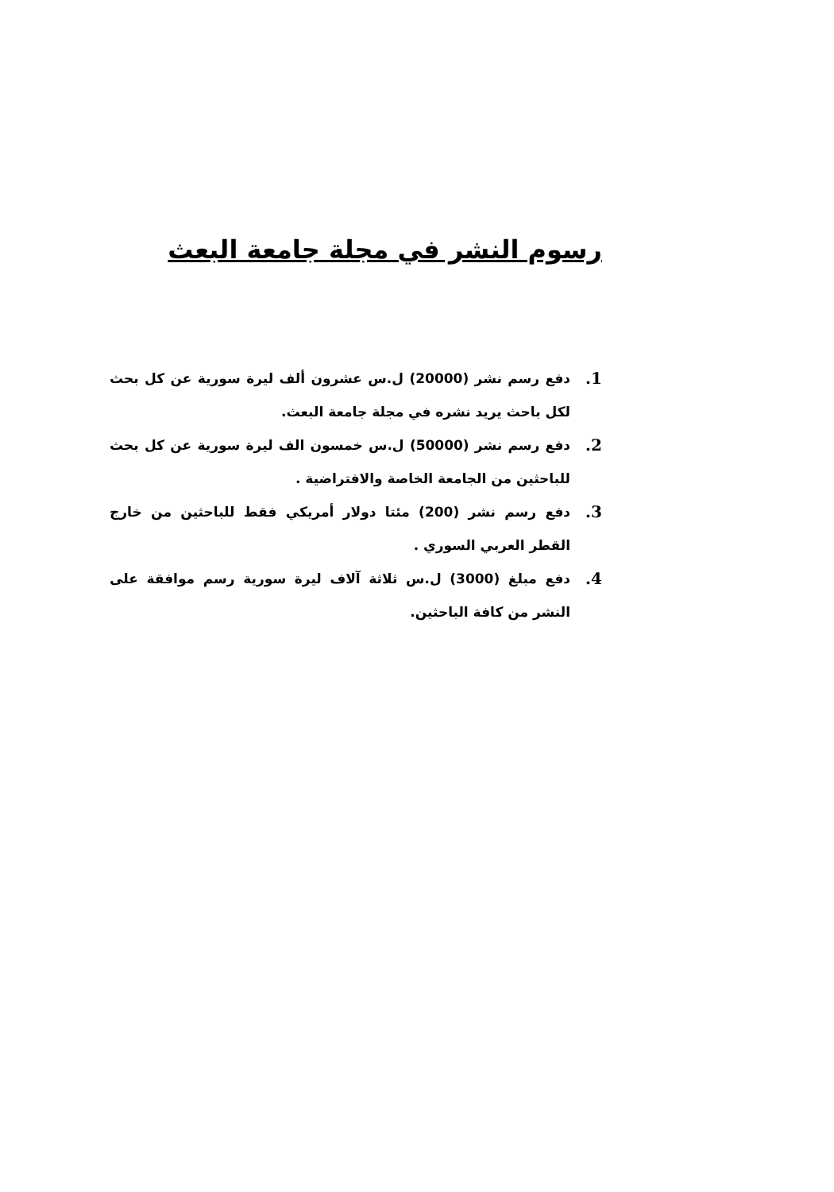رسوم النشر في مجلة جامعة البعث
1. دفع رسم نشر (20000) ل.س عشرون ألف ليرة سورية عن كل بحث لكل باحث يريد نشره في مجلة جامعة البعث.
2. دفع رسم نشر (50000) ل.س خمسون الف ليرة سورية عن كل بحث للباحثين من الجامعة الخاصة والافتراضية .
3. دفع رسم نشر (200) مئتا دولار أمريكي فقط للباحثين من خارج القطر العربي السوري .
4. دفع مبلغ (3000) ل.س ثلاثة آلاف ليرة سورية رسم موافقة على النشر من كافة الباحثين.